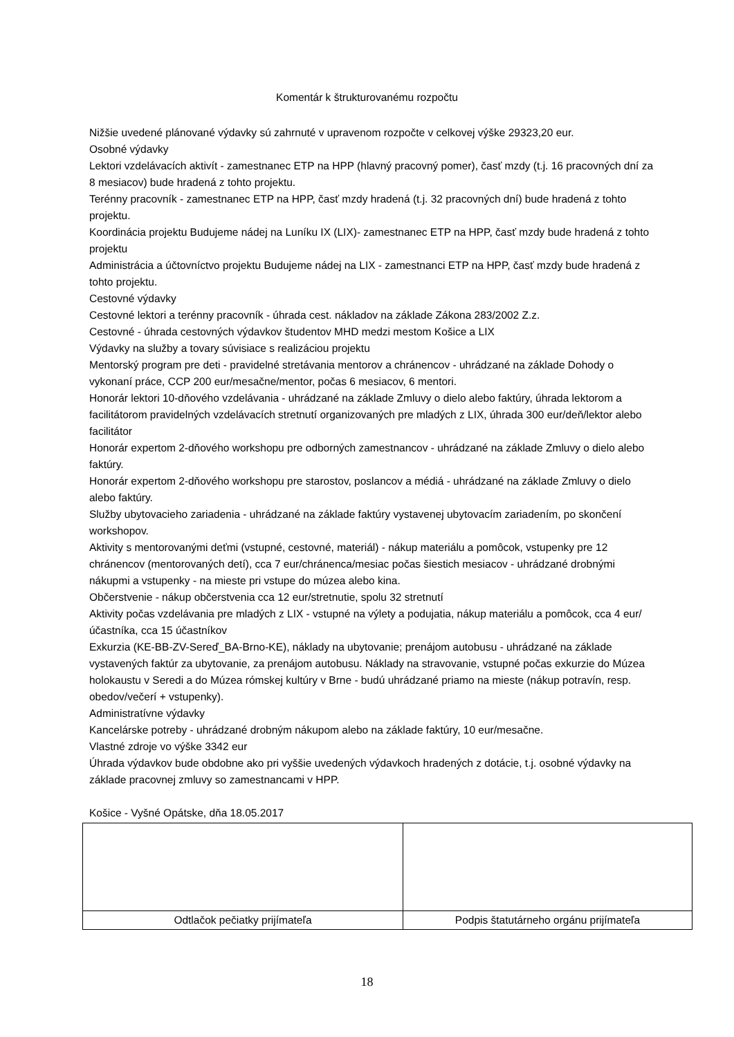Komentár k štrukturovanému rozpočtu
Nižšie uvedené plánované výdavky sú zahrnuté v upravenom rozpočte v celkovej výške 29323,20 eur.
Osobné výdavky
Lektori vzdelávacích aktivít - zamestnanec ETP na HPP (hlavný pracovný pomer), časť mzdy (t.j. 16 pracovných dní za 8 mesiacov) bude hradená z tohto projektu.
Terénny pracovník - zamestnanec ETP na HPP, časť mzdy hradená (t.j. 32 pracovných dní) bude hradená z tohto projektu.
Koordinácia projektu Budujeme nádej na Luníku IX (LIX)- zamestnanec ETP na HPP, časť mzdy bude hradená z tohto projektu
Administrácia a účtovníctvo projektu Budujeme nádej na LIX - zamestnanci ETP na HPP, časť mzdy bude hradená z tohto projektu.
Cestovné výdavky
Cestovné lektori a terénny pracovník - úhrada cest. nákladov na základe Zákona 283/2002 Z.z.
Cestovné - úhrada cestovných výdavkov študentov MHD medzi mestom Košice a LIX
Výdavky na služby a tovary súvisiace s realizáciou projektu
Mentorský program pre deti - pravidelné stretávania mentorov a chránencov - uhrádzané na základe Dohody o vykonaní práce, CCP 200 eur/mesačne/mentor, počas 6 mesiacov, 6 mentori.
Honorár lektori 10-dňového vzdelávania - uhrádzané na základe Zmluvy o dielo alebo faktúry, úhrada lektorom a facilitátorom pravidelných vzdelávacích stretnutí organizovaných pre mladých z LIX, úhrada 300 eur/deň/lektor alebo facilitátor
Honorár expertom 2-dňového workshopu pre odborných zamestnancov - uhrádzané na základe Zmluvy o dielo alebo faktúry.
Honorár expertom 2-dňového workshopu pre starostov, poslancov a médiá - uhrádzané na základe Zmluvy o dielo alebo faktúry.
Služby ubytovacieho zariadenia - uhrádzané na základe faktúry vystavenej ubytovacím zariadením, po skončení workshopov.
Aktivity s mentorovanými deťmi (vstupné, cestovné, materiál) - nákup materiálu a pomôcok, vstupenky pre 12 chránencov (mentorovaných detí), cca 7 eur/chránenca/mesiac počas šiestich mesiacov - uhrádzané drobnými nákupmi a vstupenky - na mieste pri vstupe do múzea alebo kina.
Občerstvenie - nákup občerstvenia cca 12 eur/stretnutie, spolu 32 stretnutí
Aktivity počas vzdelávania pre mladých z LIX - vstupné na výlety a podujatia, nákup materiálu a pomôcok, cca 4 eur/účastníka, cca 15 účastníkov
Exkurzia (KE-BB-ZV-Sereď_BA-Brno-KE), náklady na ubytovanie; prenájom autobusu - uhrádzané na základe vystavených faktúr za ubytovanie, za prenájom autobusu. Náklady na stravovanie, vstupné počas exkurzie do Múzea holokaustu v Seredi a do Múzea rómskej kultúry v Brne - budú uhrádzané priamo na mieste (nákup potravín, resp. obedov/večerí + vstupenky).
Administratívne výdavky
Kancelárske potreby - uhrádzané drobným nákupom alebo na základe faktúry, 10 eur/mesačne.
Vlastné zdroje vo výške 3342 eur
Úhrada výdavkov bude obdobne ako pri vyššie uvedených výdavkoch hradených z dotácie, t.j. osobné výdavky na základe pracovnej zmluvy so zamestnancami v HPP.
Košice - Vyšné Opátske, dňa 18.05.2017
| Odtlačok pečiatky prijímateľa | Podpis štatutárneho orgánu prijímateľa |
18